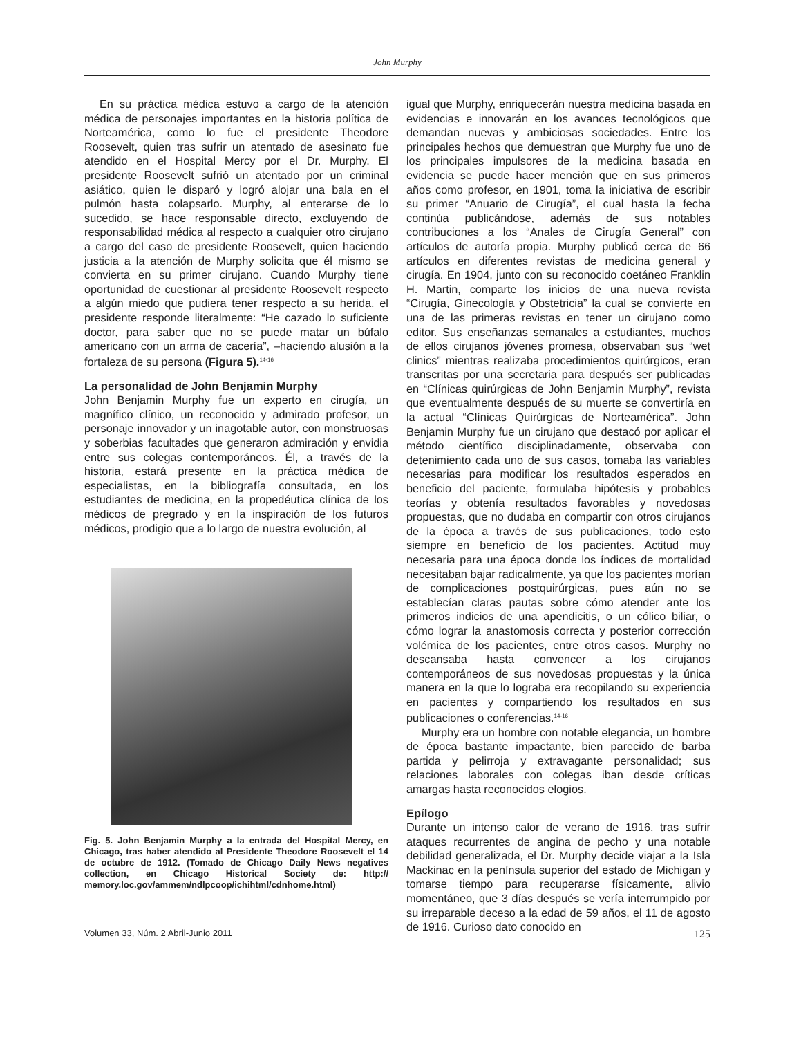John Murphy
En su práctica médica estuvo a cargo de la atención médica de personajes importantes en la historia política de Norteamérica, como lo fue el presidente Theodore Roosevelt, quien tras sufrir un atentado de asesinato fue atendido en el Hospital Mercy por el Dr. Murphy. El presidente Roosevelt sufrió un atentado por un criminal asiático, quien le disparó y logró alojar una bala en el pulmón hasta colapsarlo. Murphy, al enterarse de lo sucedido, se hace responsable directo, excluyendo de responsabilidad médica al respecto a cualquier otro cirujano a cargo del caso de presidente Roosevelt, quien haciendo justicia a la atención de Murphy solicita que él mismo se convierta en su primer cirujano. Cuando Murphy tiene oportunidad de cuestionar al presidente Roosevelt respecto a algún miedo que pudiera tener respecto a su herida, el presidente responde literalmente: “He cazado lo suficiente doctor, para saber que no se puede matar un búfalo americano con un arma de cacería”, –haciendo alusión a la fortaleza de su persona (Figura 5).<sup>14-16</sup>
La personalidad de John Benjamin Murphy
John Benjamin Murphy fue un experto en cirugía, un magnífico clínico, un reconocido y admirado profesor, un personaje innovador y un inagotable autor, con monstruosas y soberbias facultades que generaron admiración y envidia entre sus colegas contemporáneos. Él, a través de la historia, estará presente en la práctica médica de especialistas, en la bibliografía consultada, en los estudiantes de medicina, en la propedéutica clínica de los médicos de pregrado y en la inspiración de los futuros médicos, prodigio que a lo largo de nuestra evolución, al
Fig. 5. John Benjamin Murphy a la entrada del Hospital Mercy, en Chicago, tras haber atendido al Presidente Theodore Roosevelt el 14 de octubre de 1912. (Tomado de Chicago Daily News negatives collection, en Chicago Historical Society de: http:// memory.loc.gov/ammem/ndlpcoop/ichihtml/cdnhome.html)
igual que Murphy, enriquecerán nuestra medicina basada en evidencias e innovarán en los avances tecnológicos que demandan nuevas y ambiciosas sociedades. Entre los principales hechos que demuestran que Murphy fue uno de los principales impulsores de la medicina basada en evidencia se puede hacer mención que en sus primeros años como profesor, en 1901, toma la iniciativa de escribir su primer “Anuario de Cirugía”, el cual hasta la fecha continúa publicándose, además de sus notables contribuciones a los “Anales de Cirugía General” con artículos de autoría propia. Murphy publicó cerca de 66 artículos en diferentes revistas de medicina general y cirugía. En 1904, junto con su reconocido coetáneo Franklin H. Martin, comparte los inicios de una nueva revista “Cirugía, Ginecología y Obstetricia” la cual se convierte en una de las primeras revistas en tener un cirujano como editor. Sus enseñanzas semanales a estudiantes, muchos de ellos cirujanos jóvenes promesa, observaban sus “wet clinics” mientras realizaba procedimientos quirúrgicos, eran transcritas por una secretaria para después ser publicadas en “Clínicas quirúrgicas de John Benjamin Murphy”, revista que eventualmente después de su muerte se convertiría en la actual “Clínicas Quirúrgicas de Norteamérica”. John Benjamin Murphy fue un cirujano que destacó por aplicar el método científico disciplinadamente, observaba con detenimiento cada uno de sus casos, tomaba las variables necesarias para modificar los resultados esperados en beneficio del paciente, formulaba hipótesis y probables teorías y obtenía resultados favorables y novedosas propuestas, que no dudaba en compartir con otros cirujanos de la época a través de sus publicaciones, todo esto siempre en beneficio de los pacientes. Actitud muy necesaria para una época donde los índices de mortalidad necesitaban bajar radicalmente, ya que los pacientes morían de complicaciones postquirúrgicas, pues aún no se establecían claras pautas sobre cómo atender ante los primeros indicios de una apendicitis, o un cólico biliar, o cómo lograr la anastomosis correcta y posterior corrección volémica de los pacientes, entre otros casos. Murphy no descansaba hasta convencer a los cirujanos contemporáneos de sus novedosas propuestas y la única manera en la que lo lograba era recopilando su experiencia en pacientes y compartiendo los resultados en sus publicaciones o conferencias.<sup>14-16</sup>
Murphy era un hombre con notable elegancia, un hombre de época bastante impactante, bien parecido de barba partida y pelirroja y extravagante personalidad; sus relaciones laborales con colegas iban desde críticas amargas hasta reconocidos elogios.
Epílogo
Durante un intenso calor de verano de 1916, tras sufrir ataques recurrentes de angina de pecho y una notable debilidad generalizada, el Dr. Murphy decide viajar a la Isla Mackinac en la península superior del estado de Michigan y tomarse tiempo para recuperarse físicamente, alivio momentáneo, que 3 días después se vería interrumpido por su irreparable deceso a la edad de 59 años, el 11 de agosto de 1916. Curioso dato conocido en
Volumen 33, Núm. 2 Abril-Junio 2011 125